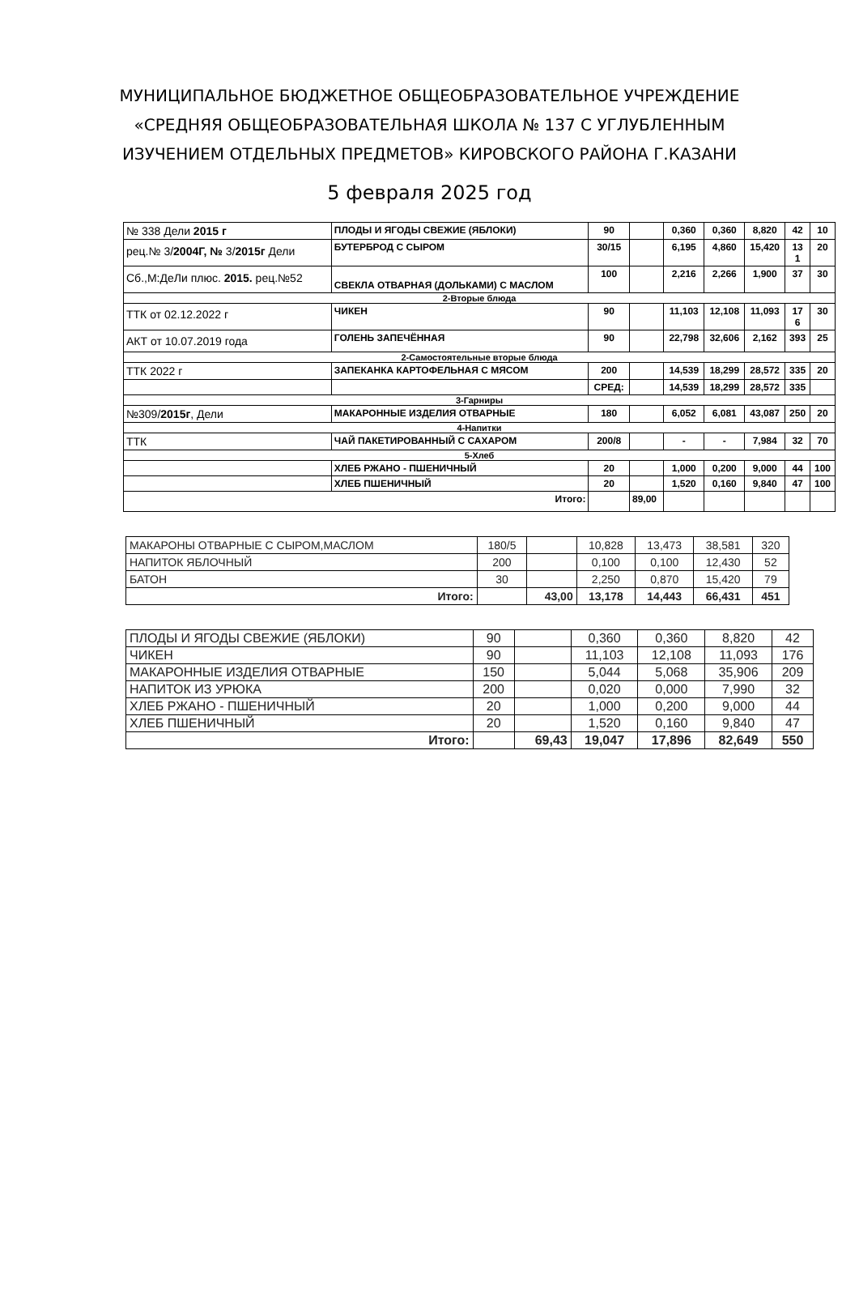МУНИЦИПАЛЬНОЕ БЮДЖЕТНОЕ ОБЩЕОБРАЗОВАТЕЛЬНОЕ УЧРЕЖДЕНИЕ
«СРЕДНЯЯ ОБЩЕОБРАЗОВАТЕЛЬНАЯ ШКОЛА № 137 С УГЛУБЛЕННЫМ
ИЗУЧЕНИЕМ ОТДЕЛЬНЫХ ПРЕДМЕТОВ» КИРОВСКОГО РАЙОНА Г.КАЗАНИ
5 февраля 2025 год
| № 338 Дели 2015 г | ПЛОДЫ И ЯГОДЫ СВЕЖИЕ (ЯБЛОКИ) | 90 | | 0,360 | 0,360 | 8,820 | 42 | 10 |
| рец.№ 3/ 2004Г, № 3/ 2015г Дели | БУТЕРБРОД С СЫРОМ | 30/15 | | 6,195 | 4,860 | 15,420 | 13 1 | 20 |
| Сб.,М:ДеЛи плюс. 2015. рец.№52 | СВЕКЛА ОТВАРНАЯ (ДОЛЬКАМИ) С МАСЛОМ | 100 | | 2,216 | 2,266 | 1,900 | 37 | 30 |
| 2-Вторые блюда | | | | | | | | |
| ТТК от 02.12.2022 г | ЧИКЕН | 90 | | 11,103 | 12,108 | 11,093 | 17 6 | 30 |
| АКТ от 10.07.2019 года | ГОЛЕНЬ ЗАПЕЧЁННАЯ | 90 | | 22,798 | 32,606 | 2,162 | 393 | 25 |
| 2-Самостоятельные вторые блюда | | | | | | | | |
| ТТК 2022 г | ЗАПЕКАНКА КАРТОФЕЛЬНАЯ С МЯСОМ | 200 | | 14,539 | 18,299 | 28,572 | 335 | 20 |
| | | СРЕД: | | 14,539 | 18,299 | 28,572 | 335 | |
| 3-Гарниры | | | | | | | | |
| №309/ 2015г , Дели | МАКАРОННЫЕ ИЗДЕЛИЯ ОТВАРНЫЕ | 180 | | 6,052 | 6,081 | 43,087 | 250 | 20 |
| 4-Напитки | | | | | | | | |
| ТТК | ЧАЙ ПАКЕТИРОВАННЫЙ С САХАРОМ | 200/8 | | - | - | 7,984 | 32 | 70 |
| 5-Хлеб | | | | | | | | |
| | ХЛЕБ РЖАНО - ПШЕНИЧНЫЙ | 20 | | 1,000 | 0,200 | 9,000 | 44 | 100 |
| | ХЛЕБ ПШЕНИЧНЫЙ | 20 | | 1,520 | 0,160 | 9,840 | 47 | 100 |
| Итого: | | | 89,00 | | | | | |
| МАКАРОНЫ ОТВАРНЫЕ С СЫРОМ,МАСЛОМ | 180/5 | | 10,828 | 13,473 | 38,581 | 320 |
| НАПИТОК ЯБЛОЧНЫЙ | 200 | | 0,100 | 0,100 | 12,430 | 52 |
| БАТОН | 30 | | 2,250 | 0,870 | 15,420 | 79 |
| Итого: | | 43,00 | 13,178 | 14,443 | 66,431 | 451 |
| ПЛОДЫ И ЯГОДЫ СВЕЖИЕ (ЯБЛОКИ) | 90 | | 0,360 | 0,360 | 8,820 | 42 |
| ЧИКЕН | 90 | | 11,103 | 12,108 | 11,093 | 176 |
| МАКАРОННЫЕ ИЗДЕЛИЯ ОТВАРНЫЕ | 150 | | 5,044 | 5,068 | 35,906 | 209 |
| НАПИТОК ИЗ УРЮКА | 200 | | 0,020 | 0,000 | 7,990 | 32 |
| ХЛЕБ РЖАНО - ПШЕНИЧНЫЙ | 20 | | 1,000 | 0,200 | 9,000 | 44 |
| ХЛЕБ ПШЕНИЧНЫЙ | 20 | | 1,520 | 0,160 | 9,840 | 47 |
| Итого: | | 69,43 | 19,047 | 17,896 | 82,649 | 550 |